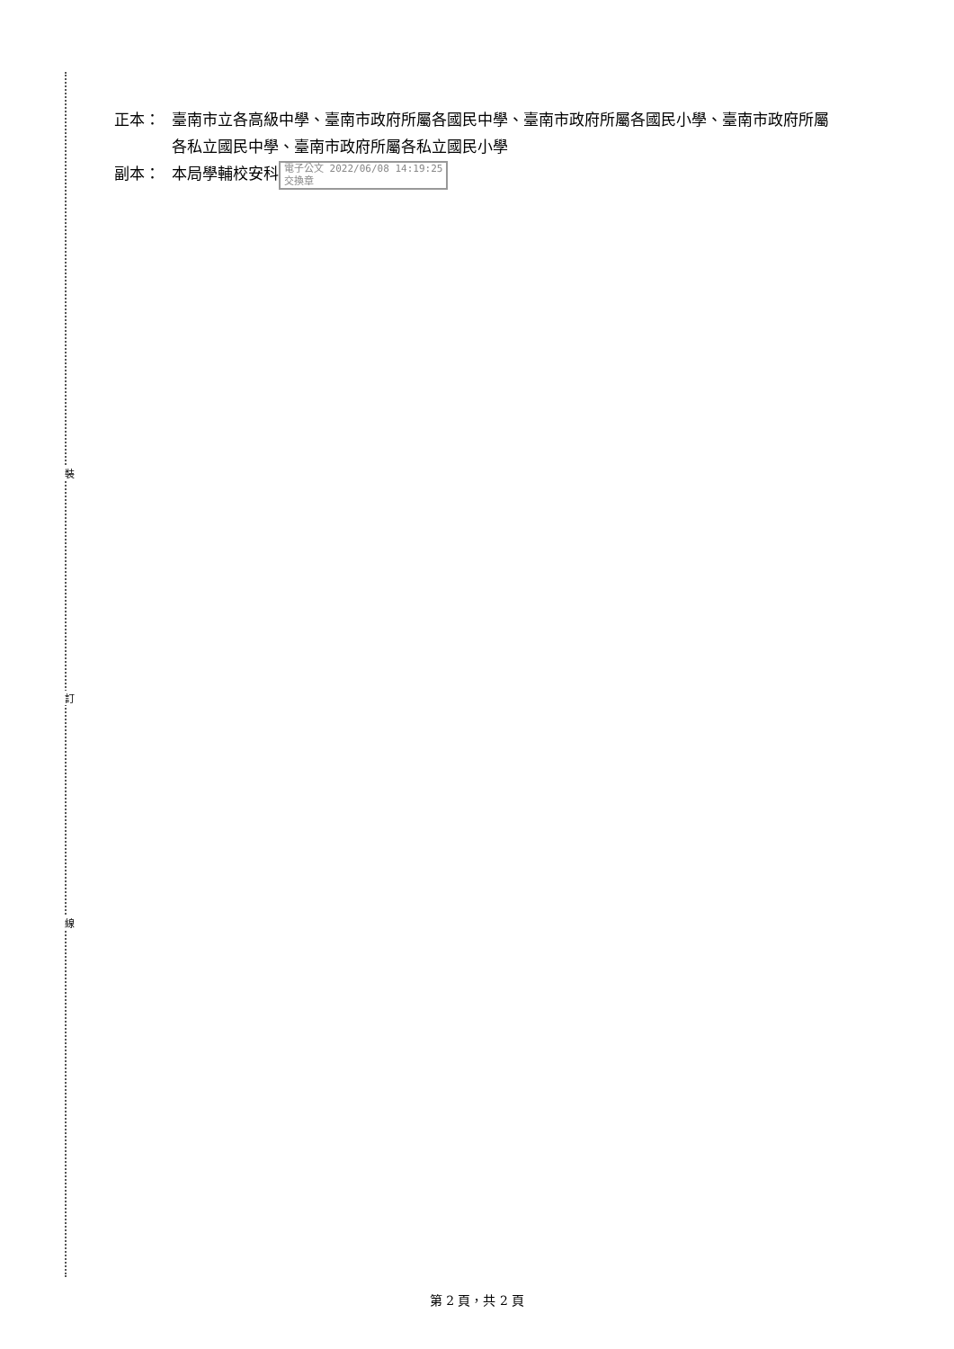裝
訂
線
正本： 臺南市立各高級中學、臺南市政府所屬各國民中學、臺南市政府所屬各國民小學、臺南市政府所屬各私立國民中學、臺南市政府所屬各私立國民小學
副本： 本局學輔校安科 電子公文 2022/06/08 14:19:25
交換章
第 2 頁，共 2 頁